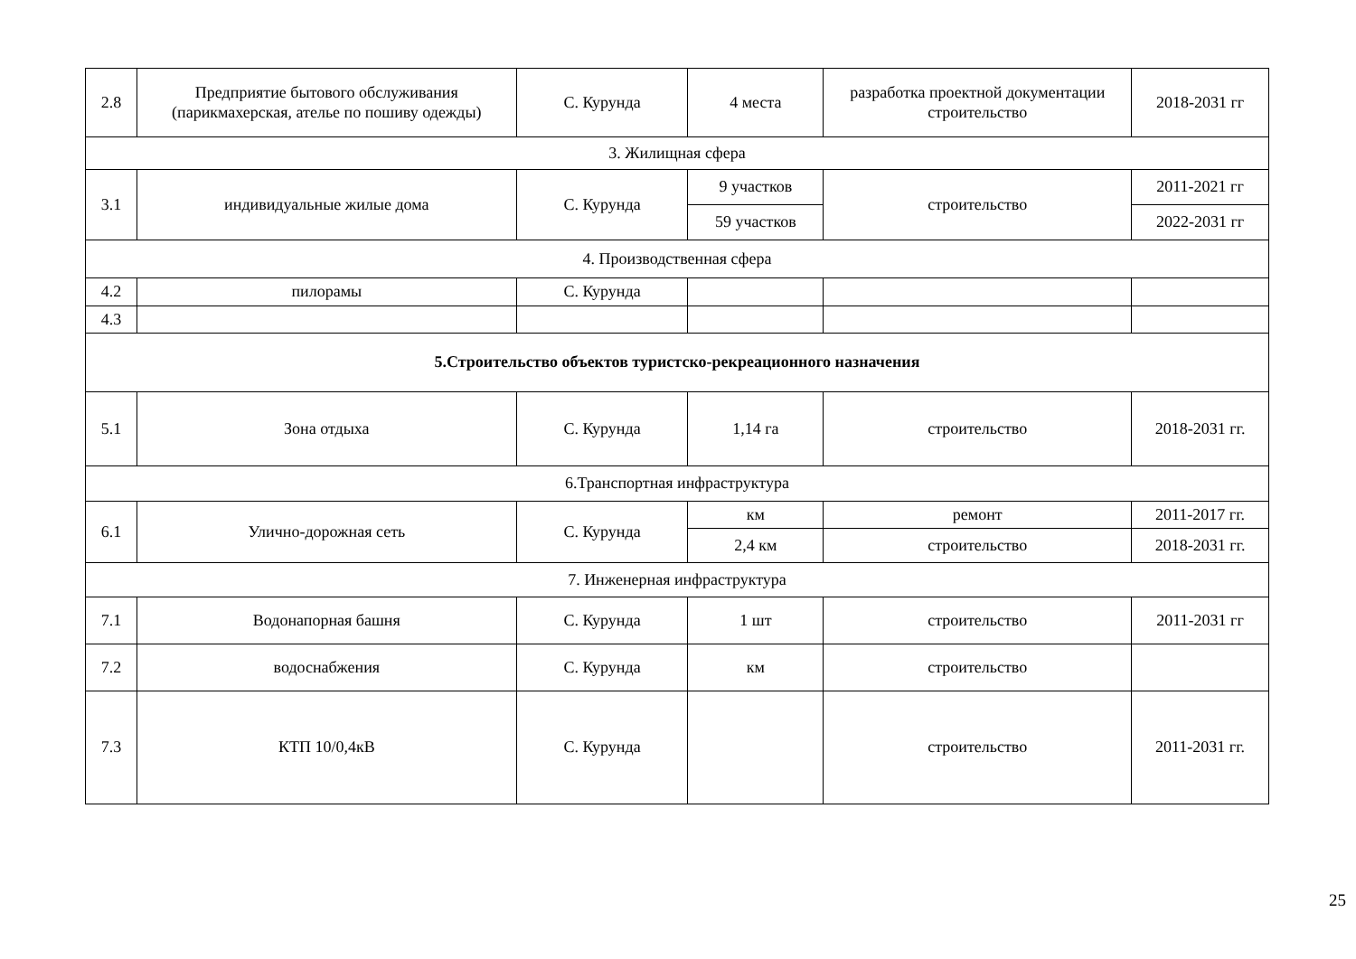| 2.8 | Предприятие бытового обслуживания (парикмахерская, ателье по пошиву одежды) | С. Курунда | 4 места | разработка проектной документации строительство | 2018-2031 гг |
| 3. Жилищная сфера | | | | | |
| 3.1 | индивидуальные жилые дома | С. Курунда | 9 участков | строительство | 2011-2021 гг |
| | | | 59 участков | | 2022-2031 гг |
| 4. Производственная сфера | | | | | |
| 4.2 | пилорамы | С. Курунда | | | |
| 4.3 | | | | | |
| 5.Строительство объектов туристско-рекреационного назначения | | | | | |
| 5.1 | Зона отдыха | С. Курунда | 1,14 га | строительство | 2018-2031 гг. |
| 6.Транспортная инфраструктура | | | | | |
| 6.1 | Улично-дорожная сеть | С. Курунда | км | ремонт | 2011-2017 гг. |
| | | | 2,4 км | строительство | 2018-2031 гг. |
| 7. Инженерная инфраструктура | | | | | |
| 7.1 | Водонапорная башня | С. Курунда | 1 шт | строительство | 2011-2031 гг |
| 7.2 | водоснабжения | С. Курунда | км | строительство | |
| 7.3 | КТП 10/0,4кВ | С. Курунда | | строительство | 2011-2031 гг. |
25